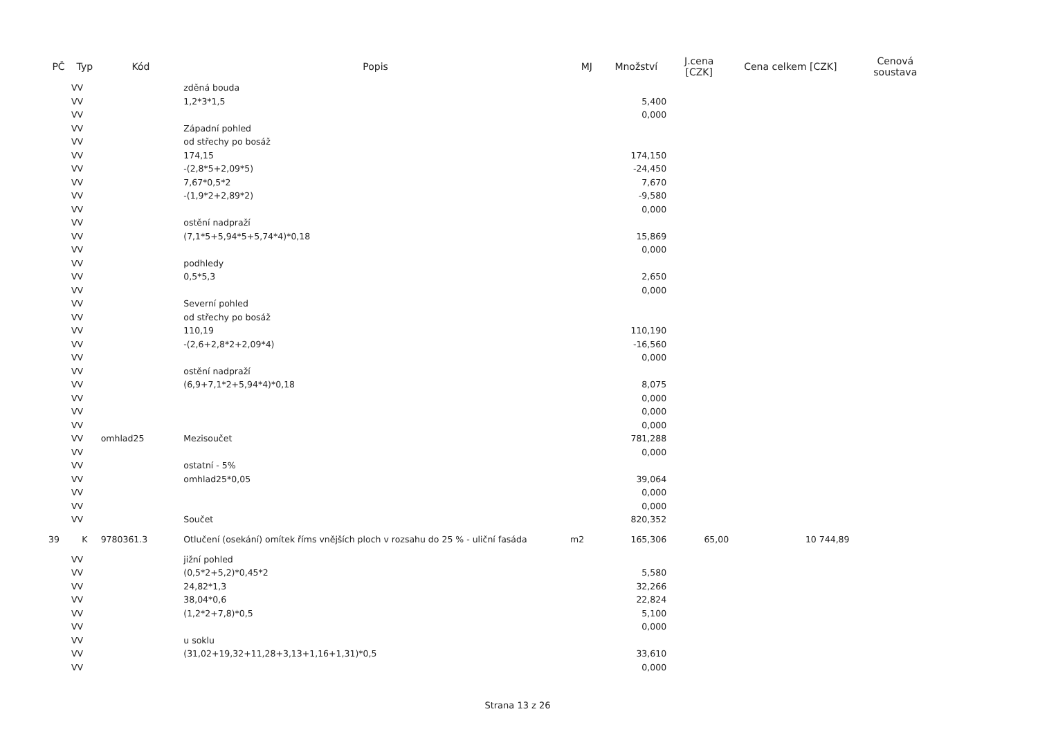| PČ | Typ | Kód | Popis | MJ | Množství | J.cena [CZK] | Cena celkem [CZK] | Cenová soustava |
| --- | --- | --- | --- | --- | --- | --- | --- | --- |
| | VV | | zděná bouda | | | | | |
| | VV | | 1,2*3*1,5 | | 5,400 | | | |
| | VV | | | | 0,000 | | | |
| | VV | | Západní pohled | | | | | |
| | VV | | od střechy po bosáž | | | | | |
| | VV | | 174,15 | | 174,150 | | | |
| | VV | | -(2,8*5+2,09*5) | | -24,450 | | | |
| | VV | | 7,67*0,5*2 | | 7,670 | | | |
| | VV | | -(1,9*2+2,89*2) | | -9,580 | | | |
| | VV | | | | 0,000 | | | |
| | VV | | ostění nadpraží | | | | | |
| | VV | | (7,1*5+5,94*5+5,74*4)*0,18 | | 15,869 | | | |
| | VV | | | | 0,000 | | | |
| | VV | | podhledy | | | | | |
| | VV | | 0,5*5,3 | | 2,650 | | | |
| | VV | | | | 0,000 | | | |
| | VV | | Severní pohled | | | | | |
| | VV | | od střechy po bosáž | | | | | |
| | VV | | 110,19 | | 110,190 | | | |
| | VV | | -(2,6+2,8*2+2,09*4) | | -16,560 | | | |
| | VV | | | | 0,000 | | | |
| | VV | | ostění nadpraží | | | | | |
| | VV | | (6,9+7,1*2+5,94*4)*0,18 | | 8,075 | | | |
| | VV | | | | 0,000 | | | |
| | VV | | | | 0,000 | | | |
| | VV | | | | 0,000 | | | |
| | VV | omhlad25 | Mezisoučet | | 781,288 | | | |
| | VV | | | | 0,000 | | | |
| | VV | | ostatní - 5% | | | | | |
| | VV | | omhlad25*0,05 | | 39,064 | | | |
| | VV | | | | 0,000 | | | |
| | VV | | | | 0,000 | | | |
| | VV | | Součet | | 820,352 | | | |
| 39 | K | 9780361.3 | Otlučení (osekání) omítek říms vnějších ploch v rozsahu do 25 % - uliční fasáda | m2 | 165,306 | 65,00 | 10 744,89 | |
| | VV | | jižní pohled | | | | | |
| | VV | | (0,5*2+5,2)*0,45*2 | | 5,580 | | | |
| | VV | | 24,82*1,3 | | 32,266 | | | |
| | VV | | 38,04*0,6 | | 22,824 | | | |
| | VV | | (1,2*2+7,8)*0,5 | | 5,100 | | | |
| | VV | | | | 0,000 | | | |
| | VV | | u soklu | | | | | |
| | VV | | (31,02+19,32+11,28+3,13+1,16+1,31)*0,5 | | 33,610 | | | |
| | VV | | | | 0,000 | | | |
Strana 13 z 26